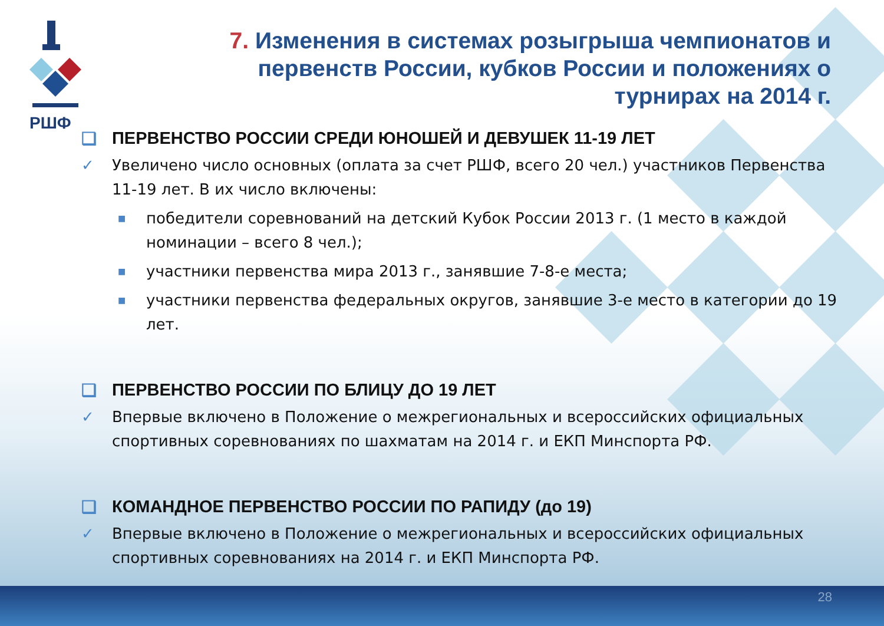РШФ
7. Изменения в системах розыгрыша чемпионатов и первенств России, кубков России и положениях о турнирах на 2014 г.
❑ ПЕРВЕНСТВО РОССИИ СРЕДИ ЮНОШЕЙ И ДЕВУШЕК 11-19 ЛЕТ
✓ Увеличено число основных (оплата за счет РШФ, всего 20 чел.) участников Первенства 11-19 лет. В их число включены:
■ победители соревнований на детский Кубок России 2013 г. (1 место в каждой номинации – всего 8 чел.);
■ участники первенства мира 2013 г., занявшие 7-8-е места;
■ участники первенства федеральных округов, занявшие 3-е место в категории до 19 лет.
❑ ПЕРВЕНСТВО РОССИИ ПО БЛИЦУ ДО 19 ЛЕТ
✓ Впервые включено в Положение о межрегиональных и всероссийских официальных спортивных соревнованиях по шахматам на 2014 г. и ЕКП Минспорта РФ.
❑ КОМАНДНОЕ ПЕРВЕНСТВО РОССИИ ПО РАПИДУ (до 19)
✓ Впервые включено в Положение о межрегиональных и всероссийских официальных спортивных соревнованиях на 2014 г. и ЕКП Минспорта РФ.
28